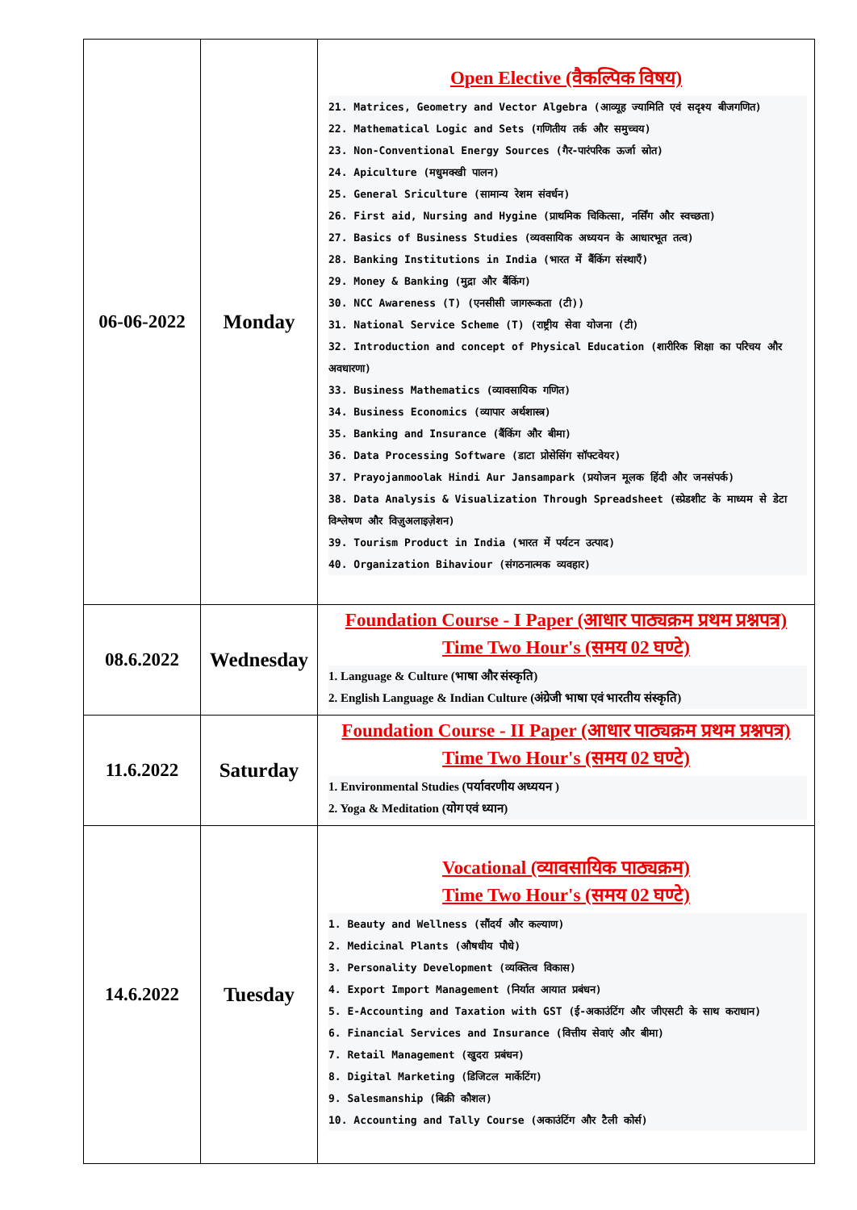| 06-06-2022 | Monday | Open Elective (वैकल्पिक विषय) 21. Matrices, Geometry and Vector Algebra (आव्यूह ज्यामिति एवं सदृश्य बीजगणित) 22. Mathematical Logic and Sets (गणितीय तर्क और समुच्चय) 23. Non-Conventional Energy Sources (गैर-पारंपरिक ऊर्जा स्रोत) 24. Apiculture (मधुमक्खी पालन) 25. General Sriculture (सामान्य रेशम संवर्धन) 26. First aid, Nursing and Hygine (प्राथमिक चिकित्सा, नर्सिंग और स्वच्छता) 27. Basics of Business Studies (व्यवसायिक अध्ययन के आधारभूत तत्व) 28. Banking Institutions in India (भारत में बैंकिंग संस्थाएँ) 29. Money & Banking (मुद्रा और बैंकिंग) 30. NCC Awareness (T) (एनसीसी जागरूकता (टी)) 31. National Service Scheme (T) (राष्ट्रीय सेवा योजना (टी) 32. Introduction and concept of Physical Education (शारीरिक शिक्षा का परिचय और अवधारणा) 33. Business Mathematics (व्यावसायिक गणित) 34. Business Economics (व्यापार अर्थशास्त्र) 35. Banking and Insurance (बैंकिंग और बीमा) 36. Data Processing Software (डाटा प्रोसेसिंग सॉफ्टवेयर) 37. Prayojanmoolak Hindi Aur Jansampark (प्रयोजन मूलक हिंदी और जनसंपर्क) 38. Data Analysis & Visualization Through Spreadsheet (स्प्रेडशीट के माध्यम से डेटा विश्लेषण और विज़ुअलाइज़ेशन) 39. Tourism Product in India (भारत में पर्यटन उत्पाद) 40. Organization Bihaviour (संगठनात्मक व्यवहार) |
| 08.6.2022 | Wednesday | Foundation Course - I Paper (आधार पाठ्यक्रम प्रथम प्रश्नपत्र) Time Two Hour's (समय 02 घण्टे) 1. Language & Culture (भाषा और संस्कृति) 2. English Language & Indian Culture (अंग्रेजी भाषा एवं भारतीय संस्कृति) |
| 11.6.2022 | Saturday | Foundation Course - II Paper (आधार पाठ्यक्रम प्रथम प्रश्नपत्र) Time Two Hour's (समय 02 घण्टे) 1. Environmental Studies (पर्यावरणीय अध्ययन ) 2. Yoga & Meditation (योग एवं ध्यान) |
| 14.6.2022 | Tuesday | Vocational (व्यावसायिक पाठ्यक्रम) Time Two Hour's (समय 02 घण्टे) 1. Beauty and Wellness (सौंदर्य और कल्याण) 2. Medicinal Plants (औषधीय पौधे) 3. Personality Development (व्यक्तित्व विकास) 4. Export Import Management (निर्यात आयात प्रबंधन) 5. E-Accounting and Taxation with GST (ई-अकाउंटिंग और जीएसटी के साथ कराधान) 6. Financial Services and Insurance (वित्तीय सेवाएं और बीमा) 7. Retail Management (खुदरा प्रबंधन) 8. Digital Marketing (डिजिटल मार्केटिंग) 9. Salesmanship (बिक्री कौशल) 10. Accounting and Tally Course (अकाउंटिंग और टैली कोर्स) |